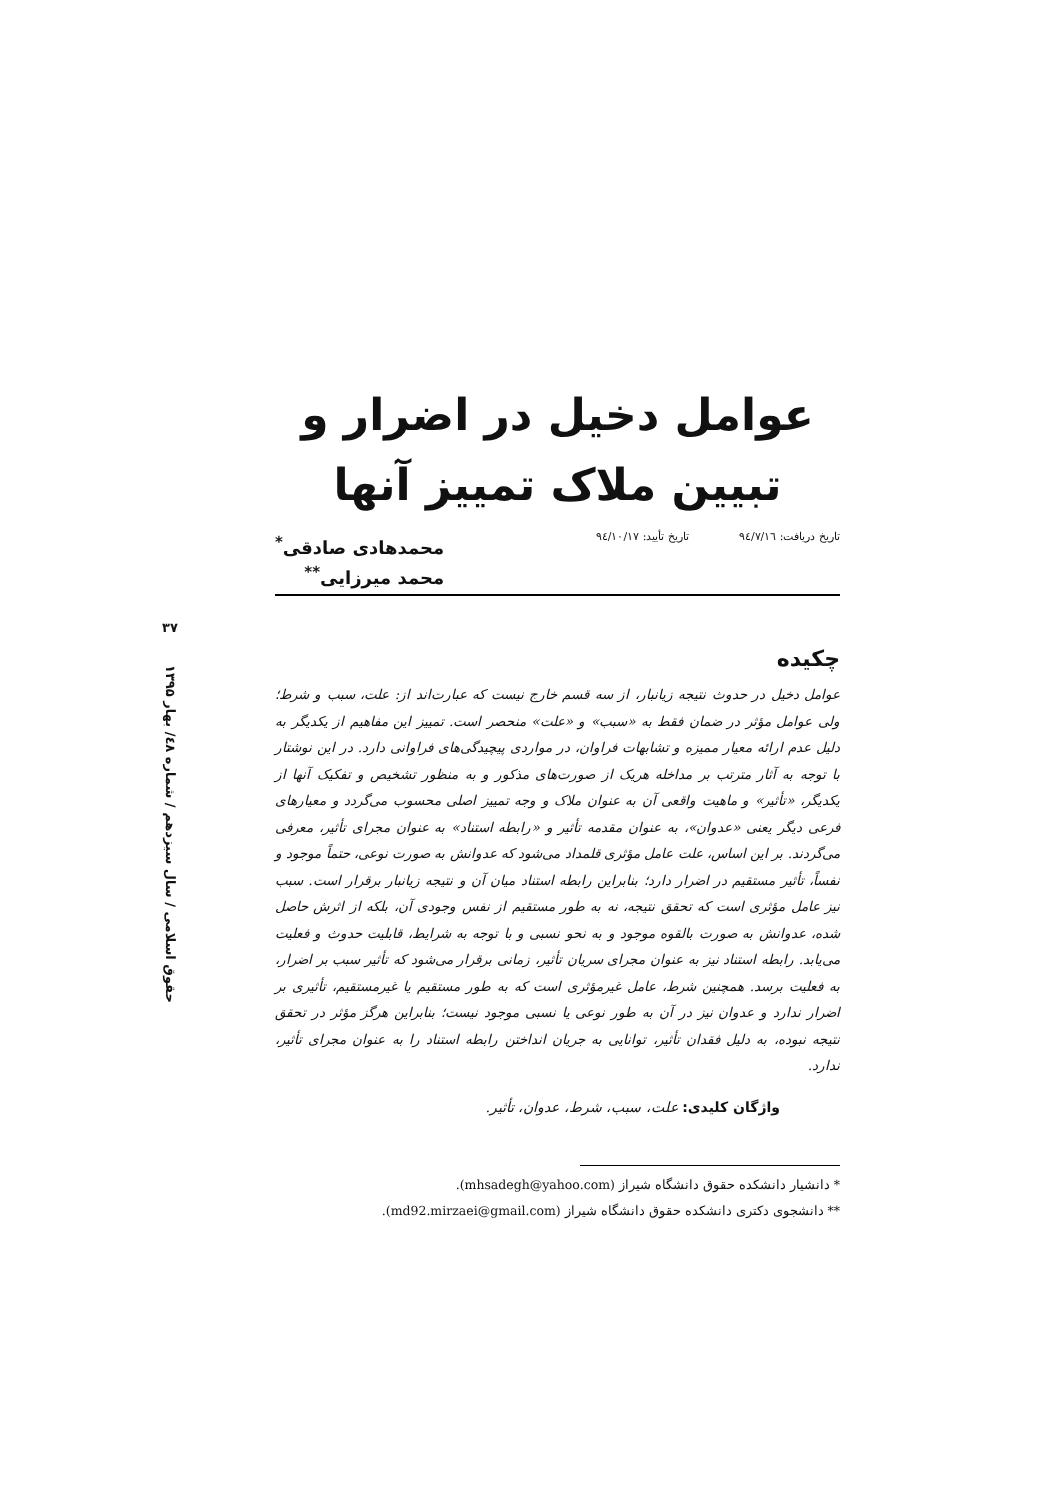۳۷
حقوق اسلامی / سال سیزدهم / شماره ٤٨/ بهار ۱۳۹۵
عوامل دخیل در اضرار و
تبیین ملاک تمییز آنها
تاریخ دریافت: ٩٤/٧/١٦ تاریخ تأیید: ٩٤/١٠/١٧
محمدهادی صادقی<sup>*</sup>
محمد میرزایی<sup>**</sup>
چکیده
عوامل دخیل در حدوث نتیجه زیانبار، از سه قسم خارج نیست که عبارت‌اند از: علت، سبب و شرط؛ ولی عوامل مؤثر در ضمان فقط به «سبب» و «علت» منحصر است. تمییز این مفاهیم از یکدیگر به دلیل عدم ارائه معیار ممیزه و تشابهات فراوان، در مواردی پیچیدگی‌های فراوانی دارد. در این نوشتار با توجه به آثار مترتب بر مداخله هریک از صورت‌های مذکور و به منظور تشخیص و تفکیک آنها از یکدیگر، «تأثیر» و ماهیت واقعی آن به عنوان ملاک و وجه تمییز اصلی محسوب می‌گردد و معیارهای فرعی دیگر یعنی «عدوان»، به عنوان مقدمه تأثیر و «رابطه استناد» به عنوان مجرای تأثیر، معرفی می‌گردند. بر این اساس، علت عامل مؤثری قلمداد می‌شود که عدوانش به صورت نوعی، حتماً موجود و نفساً، تأثیر مستقیم در اضرار دارد؛ بنابراین رابطه استناد میان آن و نتیجه زیانبار برقرار است. سبب نیز عامل مؤثری است که تحقق نتیجه، نه به طور مستقیم از نفس وجودی آن، بلکه از اثرش حاصل شده، عدوانش به صورت بالقوه موجود و به نحو نسبی و با توجه به شرایط، قابلیت حدوث و فعلیت می‌یابد. رابطه استناد نیز به عنوان مجرای سریان تأثیر، زمانی برقرار می‌شود که تأثیر سبب بر اضرار، به فعلیت برسد. همچنین شرط، عامل غیرمؤثری است که به طور مستقیم یا غیرمستقیم، تأثیری بر اضرار ندارد و عدوان نیز در آن به طور نوعی یا نسبی موجود نیست؛ بنابراین هرگز مؤثر در تحقق نتیجه نبوده، به دلیل فقدان تأثیر، توانایی به جریان انداختن رابطه استناد را به عنوان مجرای تأثیر، ندارد.
واژگان کلیدی: علت، سبب، شرط، عدوان، تأثیر.
* دانشیار دانشکده حقوق دانشگاه شیراز (mhsadegh@yahoo.com).
** دانشجوی دکتری دانشکده حقوق دانشگاه شیراز (md92.mirzaei@gmail.com).